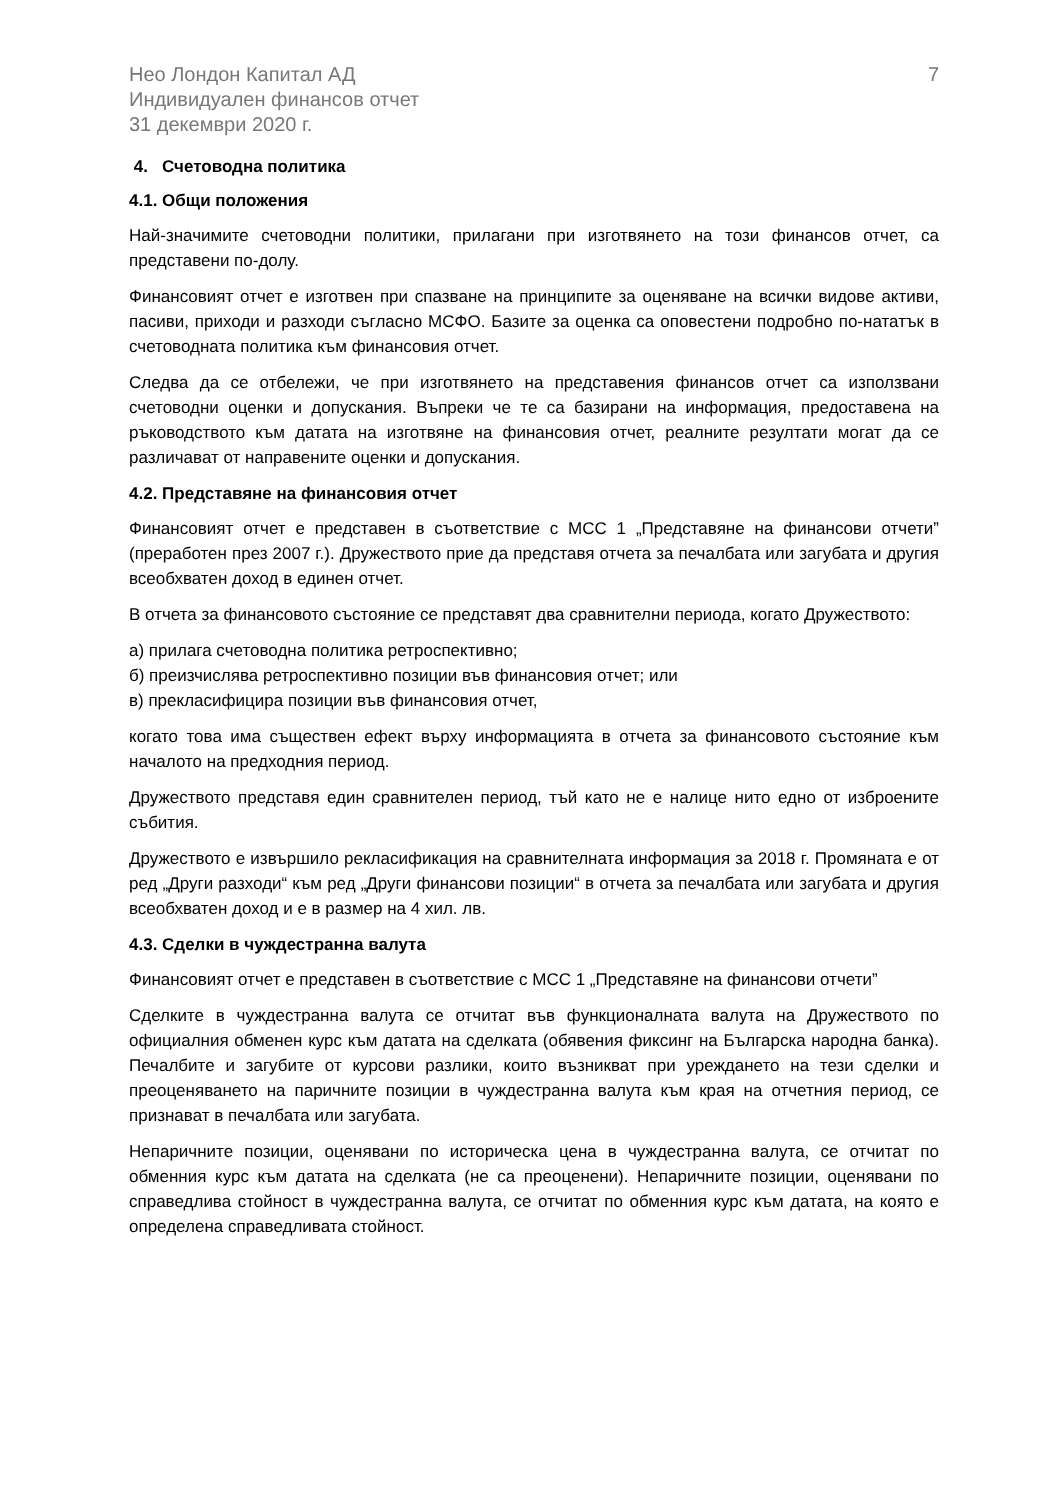Нео Лондон Капитал АД
Индивидуален финансов отчет
31 декември 2020 г.
7
4. Счетоводна политика
4.1. Общи положения
Най-значимите счетоводни политики, прилагани при изготвянето на този финансов отчет, са представени по-долу.
Финансовият отчет е изготвен при спазване на принципите за оценяване на всички видове активи, пасиви, приходи и разходи съгласно МСФО. Базите за оценка са оповестени подробно по-нататък в счетоводната политика към финансовия отчет.
Следва да се отбележи, че при изготвянето на представения финансов отчет са използвани счетоводни оценки и допускания. Въпреки че те са базирани на информация, предоставена на ръководството към датата на изготвяне на финансовия отчет, реалните резултати могат да се различават от направените оценки и допускания.
4.2. Представяне на финансовия отчет
Финансовият отчет е представен в съответствие с МСС 1 „Представяне на финансови отчети” (преработен през 2007 г.). Дружеството прие да представя отчета за печалбата или загубата и другия всеобхватен доход в единен отчет.
В отчета за финансовото състояние се представят два сравнителни периода, когато Дружеството:
а) прилага счетоводна политика ретроспективно;
б) преизчислява ретроспективно позиции във финансовия отчет; или
в) прекласифицира позиции във финансовия отчет,
когато това има съществен ефект върху информацията в отчета за финансовото състояние към началото на предходния период.
Дружеството представя един сравнителен период, тъй като не е налице нито едно от изброените събития.
Дружеството е извършило рекласификация на сравнителната информация за 2018 г. Промяната е от ред „Други разходи“ към ред „Други финансови позиции“ в отчета за печалбата или загубата и другия всеобхватен доход и е в размер на 4 хил. лв.
4.3. Сделки в чуждестранна валута
Финансовият отчет е представен в съответствие с МСС 1 „Представяне на финансови отчети”
Сделките в чуждестранна валута се отчитат във функционалната валута на Дружеството по официалния обменен курс към датата на сделката (обявения фиксинг на Българска народна банка). Печалбите и загубите от курсови разлики, които възникват при уреждането на тези сделки и преоценяването на паричните позиции в чуждестранна валута към края на отчетния период, се признават в печалбата или загубата.
Непаричните позиции, оценявани по историческа цена в чуждестранна валута, се отчитат по обменния курс към датата на сделката (не са преоценени). Непаричните позиции, оценявани по справедлива стойност в чуждестранна валута, се отчитат по обменния курс към датата, на която е определена справедливата стойност.